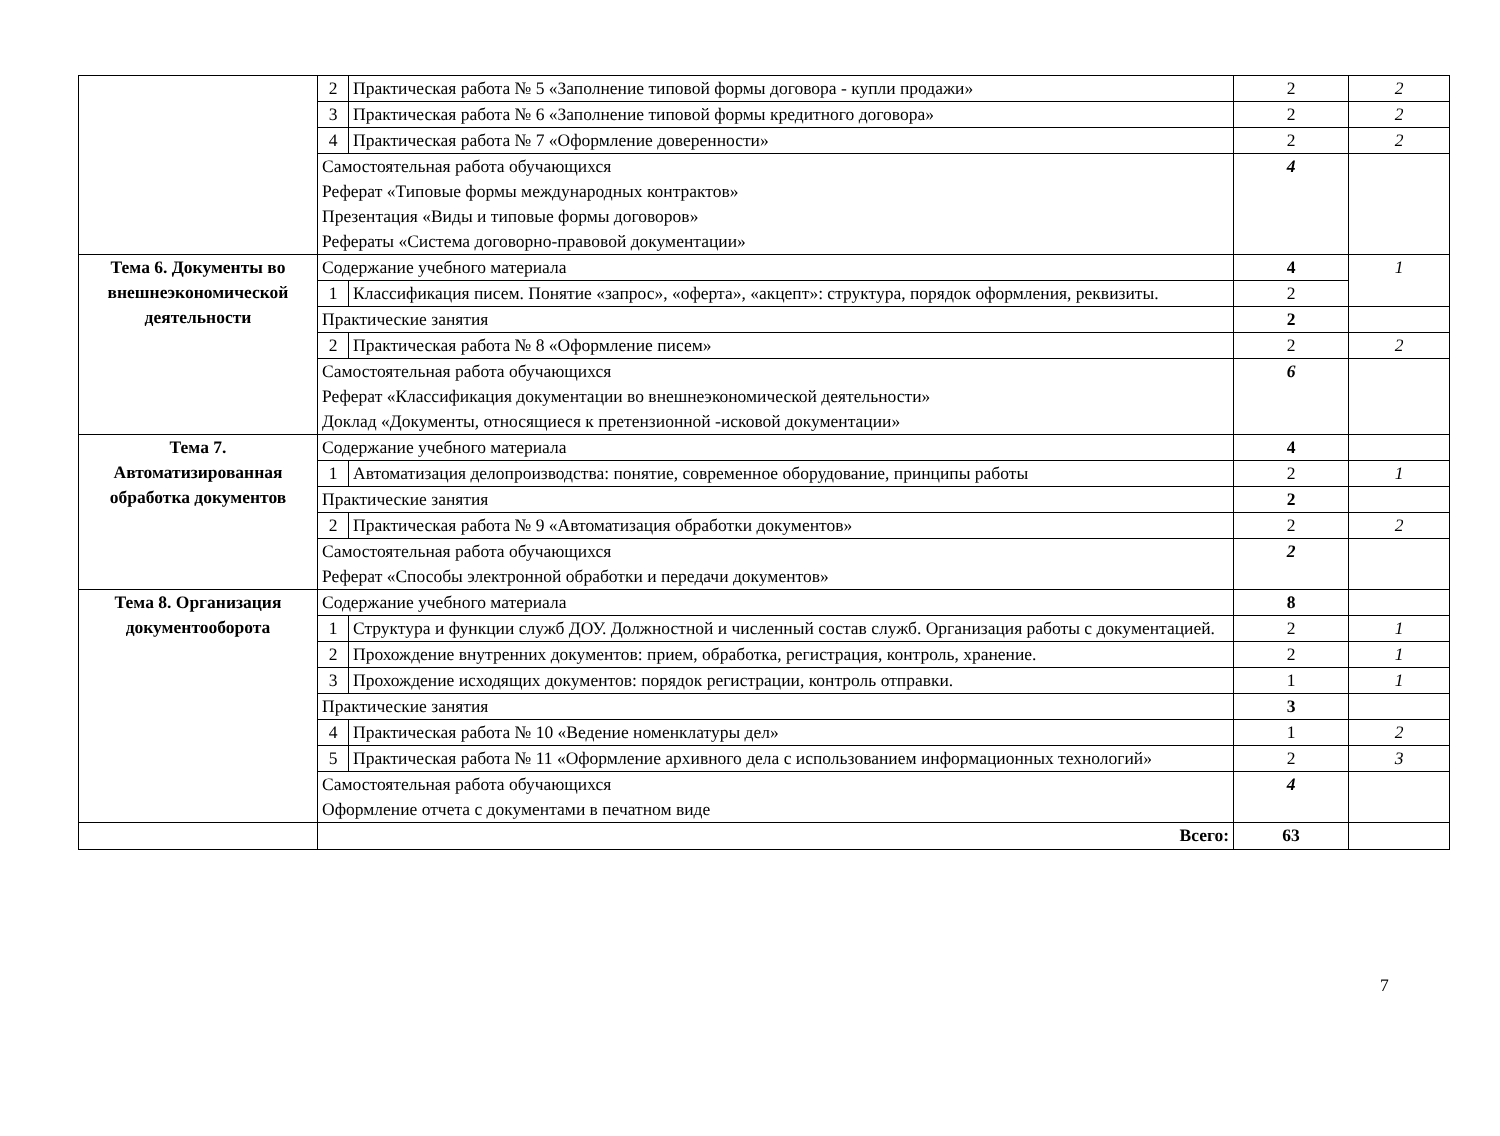| | 2 | Практическая работа № 5 «Заполнение типовой формы договора - купли продажи» | 2 | 2 |
| | 3 | Практическая работа № 6 «Заполнение типовой формы кредитного договора» | 2 | 2 |
| | 4 | Практическая работа № 7 «Оформление доверенности» | 2 | 2 |
| | Самостоятельная работа обучающихся Реферат «Типовые формы международных контрактов» Презентация «Виды и типовые формы договоров» Рефераты «Система договорно-правовой документации» | | 4 | |
| Тема 6. Документы во внешнеэкономической деятельности | Содержание учебного материала | | 4 | 1 |
| | 1 | Классификация писем. Понятие «запрос», «оферта», «акцепт»: структура, порядок оформления, реквизиты. | 2 | |
| | Практические занятия | | 2 | |
| | 2 | Практическая работа № 8 «Оформление писем» | 2 | 2 |
| | Самостоятельная работа обучающихся Реферат «Классификация документации во внешнеэкономической деятельности» Доклад «Документы, относящиеся к претензионной -исковой документации» | | 6 | |
| Тема 7. Автоматизированная обработка документов | Содержание учебного материала | | 4 | |
| | 1 | Автоматизация делопроизводства: понятие, современное оборудование, принципы работы | 2 | 1 |
| | Практические занятия | | 2 | |
| | 2 | Практическая работа № 9 «Автоматизация обработки документов» | 2 | 2 |
| | Самостоятельная работа обучающихся Реферат «Способы электронной обработки и передачи документов» | | 2 | |
| Тема 8. Организация документооборота | Содержание учебного материала | | 8 | |
| | 1 | Структура и функции служб ДОУ. Должностной и численный состав служб. Организация работы с документацией. | 2 | 1 |
| | 2 | Прохождение внутренних документов: прием, обработка, регистрация, контроль, хранение. | 2 | 1 |
| | 3 | Прохождение исходящих документов: порядок регистрации, контроль отправки. | 1 | 1 |
| | Практические занятия | | 3 | |
| | 4 | Практическая работа № 10 «Ведение номенклатуры дел» | 1 | 2 |
| | 5 | Практическая работа № 11 «Оформление архивного дела с использованием информационных технологий» | 2 | 3 |
| | Самостоятельная работа обучающихся Оформление отчета с документами в печатном виде | | 4 | |
| | Всего: | | 63 | |
7